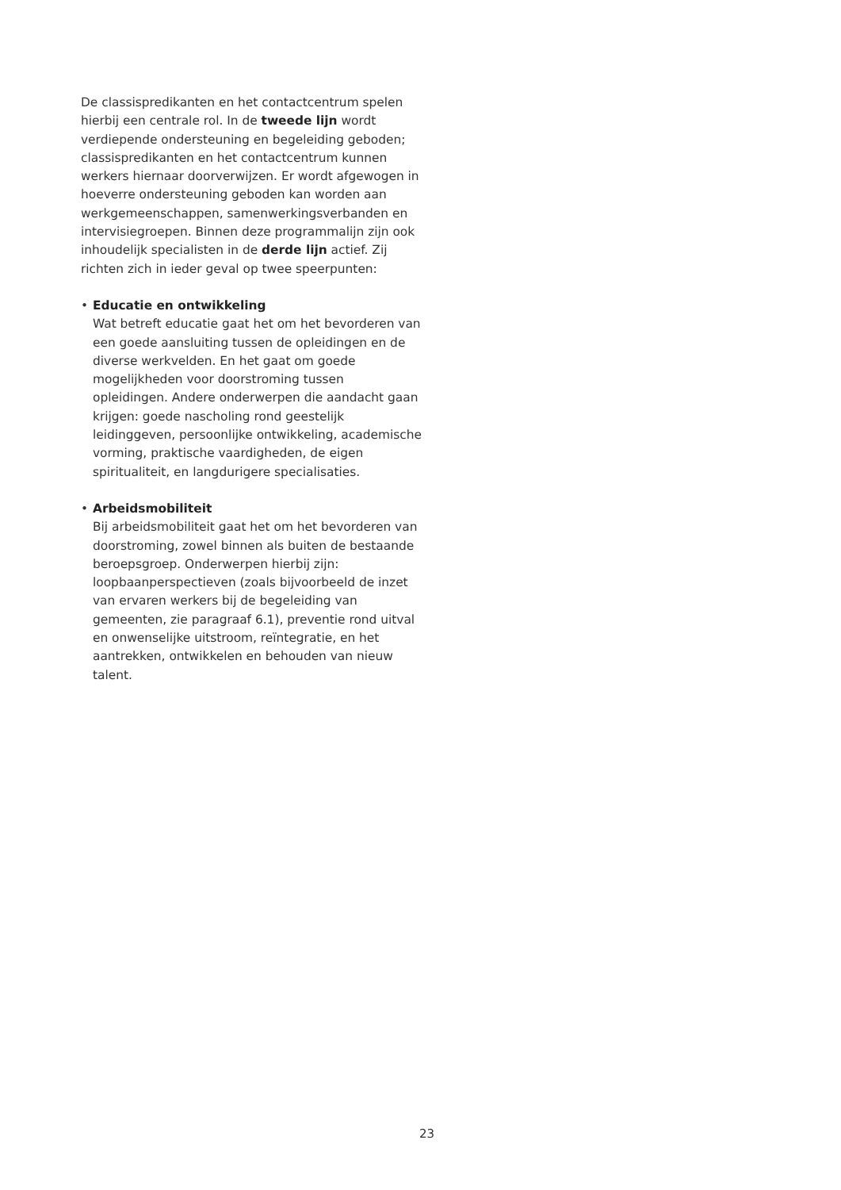De classispredikanten en het contactcentrum spelen hierbij een centrale rol. In de tweede lijn wordt verdiepende ondersteuning en begeleiding geboden; classispredikanten en het contactcentrum kunnen werkers hiernaar doorverwijzen. Er wordt afgewogen in hoeverre ondersteuning geboden kan worden aan werkgemeenschappen, samenwerkingsverbanden en intervisiegroepen. Binnen deze programmalijn zijn ook inhoudelijk specialisten in de derde lijn actief. Zij richten zich in ieder geval op twee speerpunten:
• Educatie en ontwikkeling
Wat betreft educatie gaat het om het bevorderen van een goede aansluiting tussen de opleidingen en de diverse werkvelden. En het gaat om goede mogelijkheden voor doorstroming tussen opleidingen. Andere onderwerpen die aandacht gaan krijgen: goede nascholing rond geestelijk leidinggeven, persoonlijke ontwikkeling, academische vorming, praktische vaardigheden, de eigen spiritualiteit, en langdurigere specialisaties.
• Arbeidsmobiliteit
Bij arbeidsmobiliteit gaat het om het bevorderen van doorstroming, zowel binnen als buiten de bestaande beroepsgroep. Onderwerpen hierbij zijn: loopbaanperspectieven (zoals bijvoorbeeld de inzet van ervaren werkers bij de begeleiding van gemeenten, zie paragraaf 6.1), preventie rond uitval en onwenselijke uitstroom, reïntegratie, en het aantrekken, ontwikkelen en behouden van nieuw talent.
23